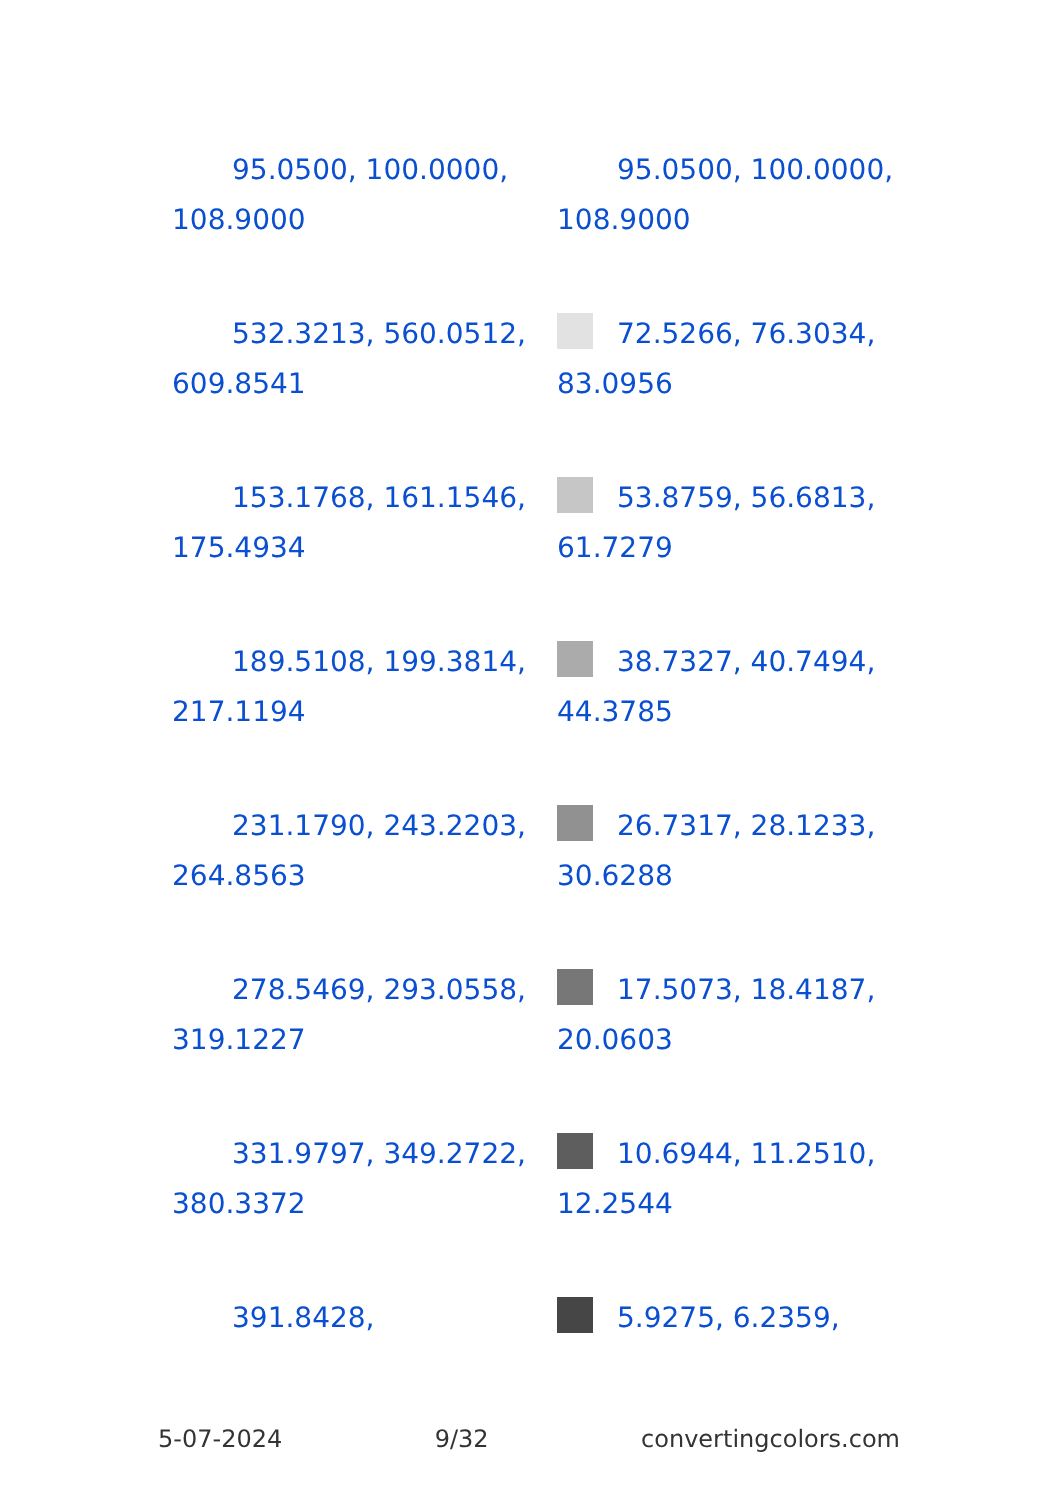| 95.0500, 100.0000, 108.9000 | 95.0500, 100.0000, 108.9000 |
| 532.3213, 560.0512, 609.8541 | 72.5266, 76.3034, 83.0956 |
| 153.1768, 161.1546, 175.4934 | 53.8759, 56.6813, 61.7279 |
| 189.5108, 199.3814, 217.1194 | 38.7327, 40.7494, 44.3785 |
| 231.1790, 243.2203, 264.8563 | 26.7317, 28.1233, 30.6288 |
| 278.5469, 293.0558, 319.1227 | 17.5073, 18.4187, 20.0603 |
| 331.9797, 349.2722, 380.3372 | 10.6944, 11.2510, 12.2544 |
| 391.8428, | 5.9275, 6.2359, |
5-07-2024 9/32 convertingcolors.com